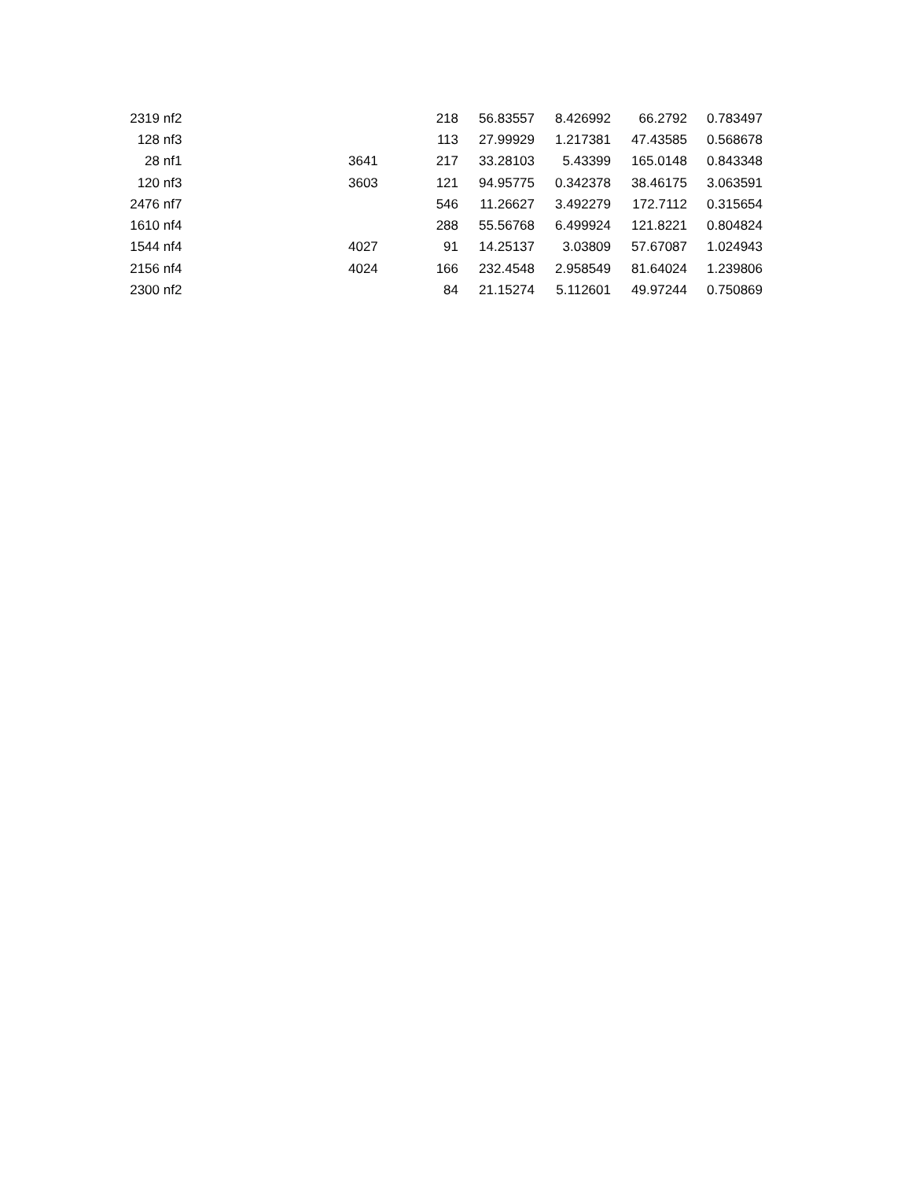| 2319 | nf2 | | 218 | 56.83557 | 8.426992 | 66.2792 | 0.783497 |
| 128 | nf3 | | 113 | 27.99929 | 1.217381 | 47.43585 | 0.568678 |
| 28 | nf1 | 3641 | 217 | 33.28103 | 5.43399 | 165.0148 | 0.843348 |
| 120 | nf3 | 3603 | 121 | 94.95775 | 0.342378 | 38.46175 | 3.063591 |
| 2476 | nf7 | | 546 | 11.26627 | 3.492279 | 172.7112 | 0.315654 |
| 1610 | nf4 | | 288 | 55.56768 | 6.499924 | 121.8221 | 0.804824 |
| 1544 | nf4 | 4027 | 91 | 14.25137 | 3.03809 | 57.67087 | 1.024943 |
| 2156 | nf4 | 4024 | 166 | 232.4548 | 2.958549 | 81.64024 | 1.239806 |
| 2300 | nf2 | | 84 | 21.15274 | 5.112601 | 49.97244 | 0.750869 |